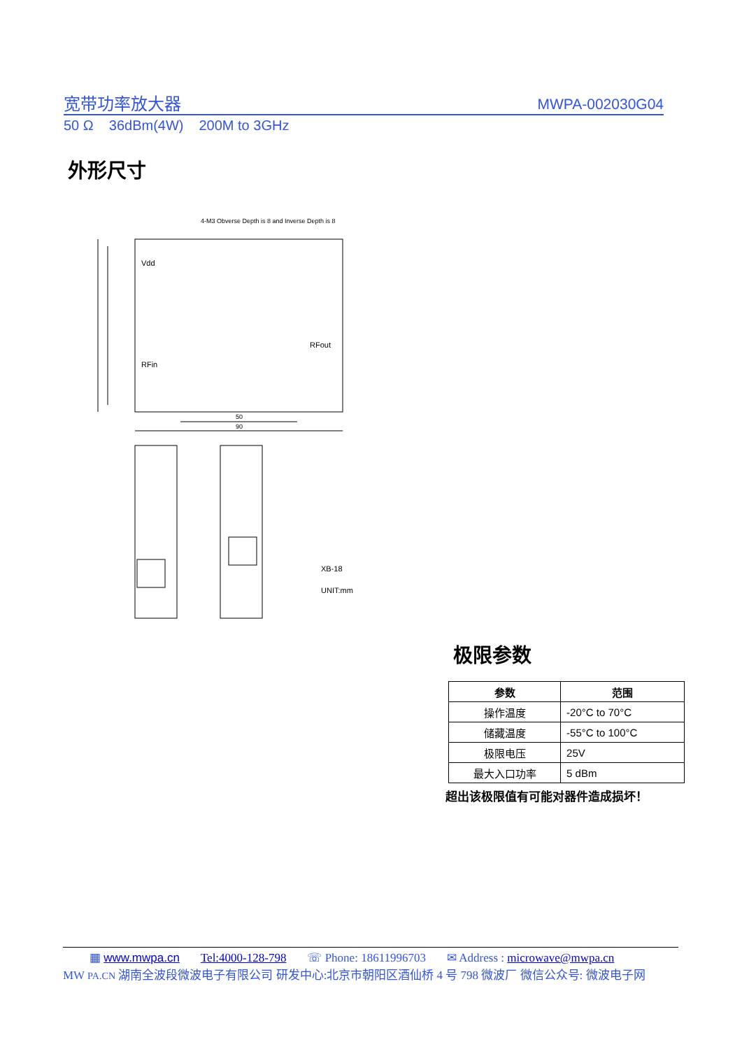宽带功率放大器 MWPA-002030G04
50 Ω 36dBm(4W) 200M to 3GHz
外形尺寸
4-M3 Obverse Depth is 8 and Inverse Depth is 8
Vdd
RFin
RFout
50
90
XB-18
UNIT:mm
极限参数
| 参数 | 范围 |
| --- | --- |
| 操作温度 | -20°C to 70°C |
| 储藏温度 | -55°C to 100°C |
| 极限电压 | 25V |
| 最大入口功率 | 5 dBm |
超出该极限值有可能对器件造成损坏！
▦ www.mwpa.cn Tel:4000-128-798 ☏ Phone: 18611996703 ✉ Address : microwave@mwpa.cn
MW PA.CN 湖南全波段微波电子有限公司 研发中心:北京市朝阳区酒仙桥 4 号 798 微波厂 微信公众号: 微波电子网